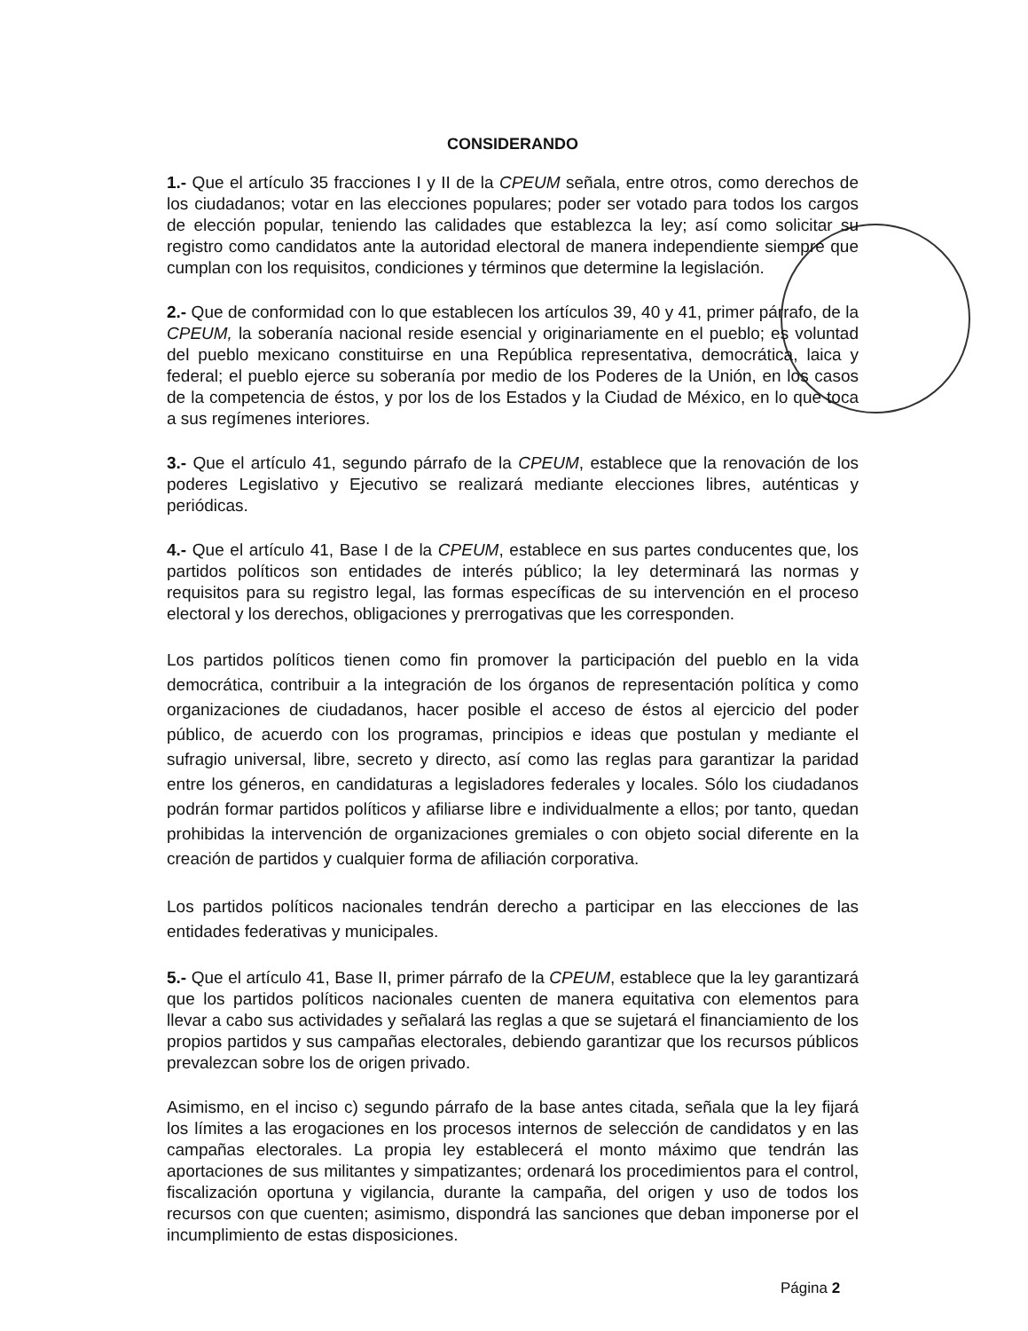CONSIDERANDO
1.- Que el artículo 35 fracciones I y II de la CPEUM señala, entre otros, como derechos de los ciudadanos; votar en las elecciones populares; poder ser votado para todos los cargos de elección popular, teniendo las calidades que establezca la ley; así como solicitar su registro como candidatos ante la autoridad electoral de manera independiente siempre que cumplan con los requisitos, condiciones y términos que determine la legislación.
2.- Que de conformidad con lo que establecen los artículos 39, 40 y 41, primer párrafo, de la CPEUM, la soberanía nacional reside esencial y originariamente en el pueblo; es voluntad del pueblo mexicano constituirse en una República representativa, democrática, laica y federal; el pueblo ejerce su soberanía por medio de los Poderes de la Unión, en los casos de la competencia de éstos, y por los de los Estados y la Ciudad de México, en lo que toca a sus regímenes interiores.
3.- Que el artículo 41, segundo párrafo de la CPEUM, establece que la renovación de los poderes Legislativo y Ejecutivo se realizará mediante elecciones libres, auténticas y periódicas.
4.- Que el artículo 41, Base I de la CPEUM, establece en sus partes conducentes que, los partidos políticos son entidades de interés público; la ley determinará las normas y requisitos para su registro legal, las formas específicas de su intervención en el proceso electoral y los derechos, obligaciones y prerrogativas que les corresponden.
Los partidos políticos tienen como fin promover la participación del pueblo en la vida democrática, contribuir a la integración de los órganos de representación política y como organizaciones de ciudadanos, hacer posible el acceso de éstos al ejercicio del poder público, de acuerdo con los programas, principios e ideas que postulan y mediante el sufragio universal, libre, secreto y directo, así como las reglas para garantizar la paridad entre los géneros, en candidaturas a legisladores federales y locales. Sólo los ciudadanos podrán formar partidos políticos y afiliarse libre e individualmente a ellos; por tanto, quedan prohibidas la intervención de organizaciones gremiales o con objeto social diferente en la creación de partidos y cualquier forma de afiliación corporativa.
Los partidos políticos nacionales tendrán derecho a participar en las elecciones de las entidades federativas y municipales.
5.- Que el artículo 41, Base II, primer párrafo de la CPEUM, establece que la ley garantizará que los partidos políticos nacionales cuenten de manera equitativa con elementos para llevar a cabo sus actividades y señalará las reglas a que se sujetará el financiamiento de los propios partidos y sus campañas electorales, debiendo garantizar que los recursos públicos prevalezcan sobre los de origen privado.
Asimismo, en el inciso c) segundo párrafo de la base antes citada, señala que la ley fijará los límites a las erogaciones en los procesos internos de selección de candidatos y en las campañas electorales. La propia ley establecerá el monto máximo que tendrán las aportaciones de sus militantes y simpatizantes; ordenará los procedimientos para el control, fiscalización oportuna y vigilancia, durante la campaña, del origen y uso de todos los recursos con que cuenten; asimismo, dispondrá las sanciones que deban imponerse por el incumplimiento de estas disposiciones.
Página 2